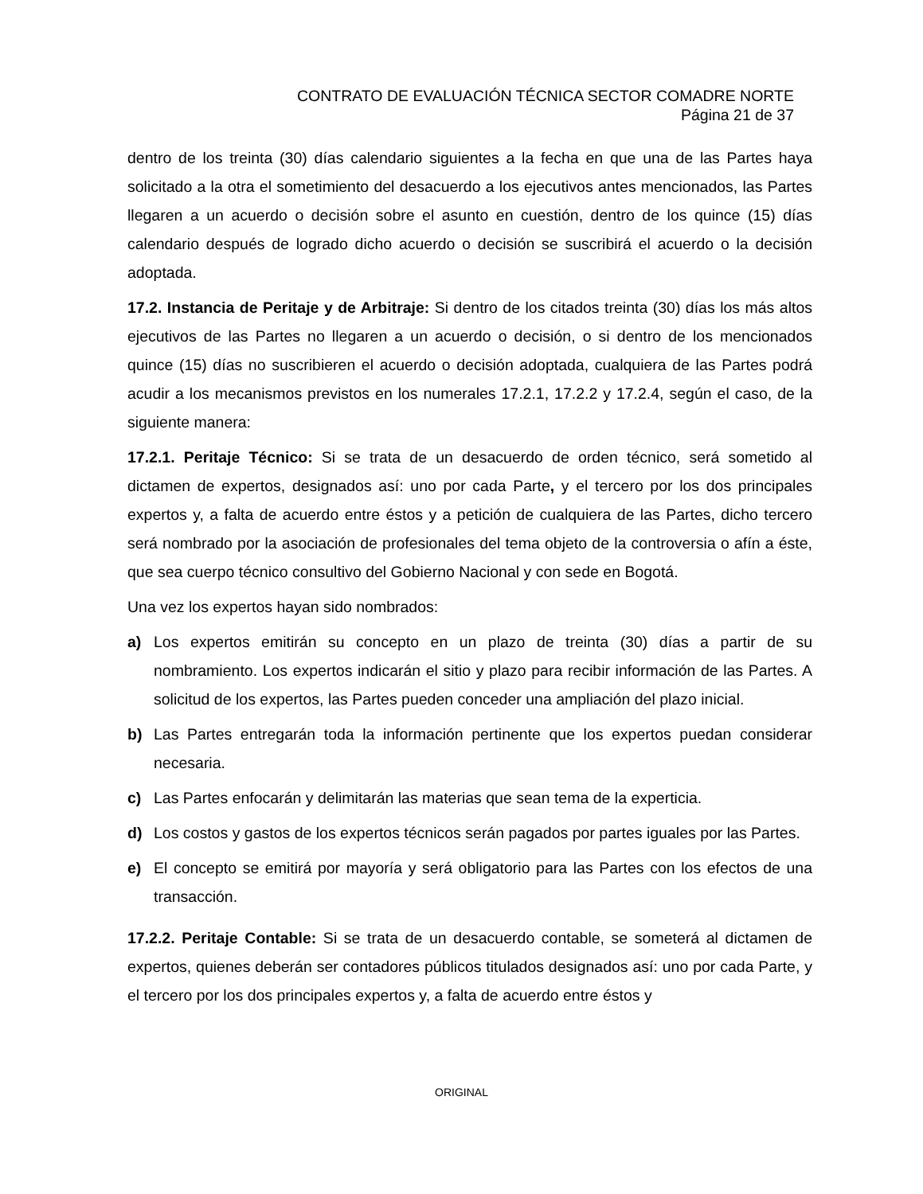CONTRATO DE EVALUACIÓN TÉCNICA SECTOR COMADRE NORTE
Página 21 de 37
dentro de los treinta (30) días calendario siguientes a la fecha en que una de las Partes haya solicitado a la otra el sometimiento del desacuerdo a los ejecutivos antes mencionados, las Partes llegaren a un acuerdo o decisión sobre el asunto en cuestión, dentro de los quince (15) días calendario después de logrado dicho acuerdo o decisión se suscribirá el acuerdo o la decisión adoptada.
17.2. Instancia de Peritaje y de Arbitraje: Si dentro de los citados treinta (30) días los más altos ejecutivos de las Partes no llegaren a un acuerdo o decisión, o si dentro de los mencionados quince (15) días no suscribieren el acuerdo o decisión adoptada, cualquiera de las Partes podrá acudir a los mecanismos previstos en los numerales 17.2.1, 17.2.2 y 17.2.4, según el caso, de la siguiente manera:
17.2.1. Peritaje Técnico: Si se trata de un desacuerdo de orden técnico, será sometido al dictamen de expertos, designados así: uno por cada Parte, y el tercero por los dos principales expertos y, a falta de acuerdo entre éstos y a petición de cualquiera de las Partes, dicho tercero será nombrado por la asociación de profesionales del tema objeto de la controversia o afín a éste, que sea cuerpo técnico consultivo del Gobierno Nacional y con sede en Bogotá.
Una vez los expertos hayan sido nombrados:
a) Los expertos emitirán su concepto en un plazo de treinta (30) días a partir de su nombramiento. Los expertos indicarán el sitio y plazo para recibir información de las Partes. A solicitud de los expertos, las Partes pueden conceder una ampliación del plazo inicial.
b) Las Partes entregarán toda la información pertinente que los expertos puedan considerar necesaria.
c) Las Partes enfocarán y delimitarán las materias que sean tema de la experticia.
d) Los costos y gastos de los expertos técnicos serán pagados por partes iguales por las Partes.
e) El concepto se emitirá por mayoría y será obligatorio para las Partes con los efectos de una transacción.
17.2.2. Peritaje Contable: Si se trata de un desacuerdo contable, se someterá al dictamen de expertos, quienes deberán ser contadores públicos titulados designados así: uno por cada Parte, y el tercero por los dos principales expertos y, a falta de acuerdo entre éstos y
ORIGINAL